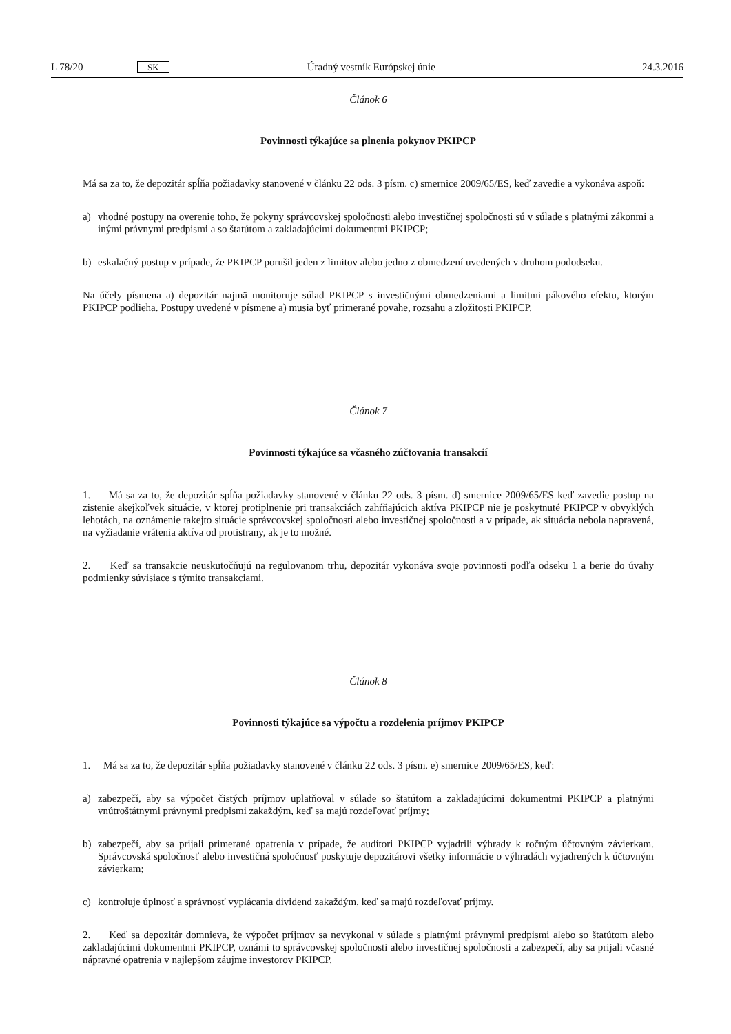L 78/20 SK Úradný vestník Európskej únie 24.3.2016
Článok 6
Povinnosti týkajúce sa plnenia pokynov PKIPCP
Má sa za to, že depozitár spĺňa požiadavky stanovené v článku 22 ods. 3 písm. c) smernice 2009/65/ES, keď zavedie a vykonáva aspoň:
a) vhodné postupy na overenie toho, že pokyny správcovskej spoločnosti alebo investičnej spoločnosti sú v súlade s platnými zákonmi a inými právnymi predpismi a so štatútom a zakladajúcimi dokumentmi PKIPCP;
b) eskalačný postup v prípade, že PKIPCP porušil jeden z limitov alebo jedno z obmedzení uvedených v druhom pododseku.
Na účely písmena a) depozitár najmä monitoruje súlad PKIPCP s investičnými obmedzeniami a limitmi pákového efektu, ktorým PKIPCP podlieha. Postupy uvedené v písmene a) musia byť primerané povahe, rozsahu a zložitosti PKIPCP.
Článok 7
Povinnosti týkajúce sa včasného zúčtovania transakcií
1. Má sa za to, že depozitár spĺňa požiadavky stanovené v článku 22 ods. 3 písm. d) smernice 2009/65/ES keď zavedie postup na zistenie akejkoľvek situácie, v ktorej protiplnenie pri transakciách zahŕňajúcich aktíva PKIPCP nie je poskytnuté PKIPCP v obvyklých lehotách, na oznámenie takejto situácie správcovskej spoločnosti alebo investičnej spoločnosti a v prípade, ak situácia nebola napravená, na vyžiadanie vrátenia aktíva od protistrany, ak je to možné.
2. Keď sa transakcie neuskutočňujú na regulovanom trhu, depozitár vykonáva svoje povinnosti podľa odseku 1 a berie do úvahy podmienky súvisiace s týmito transakciami.
Článok 8
Povinnosti týkajúce sa výpočtu a rozdelenia príjmov PKIPCP
1. Má sa za to, že depozitár spĺňa požiadavky stanovené v článku 22 ods. 3 písm. e) smernice 2009/65/ES, keď:
a) zabezpečí, aby sa výpočet čistých príjmov uplatňoval v súlade so štatútom a zakladajúcimi dokumentmi PKIPCP a platnými vnútroštátnymi právnymi predpismi zakaždým, keď sa majú rozdeľovať príjmy;
b) zabezpečí, aby sa prijali primerané opatrenia v prípade, že audítori PKIPCP vyjadrili výhrady k ročným účtovným závierkam. Správcovská spoločnosť alebo investičná spoločnosť poskytuje depozitárovi všetky informácie o výhradách vyjadrených k účtovným závierkam;
c) kontroluje úplnosť a správnosť vyplácania dividend zakaždým, keď sa majú rozdeľovať príjmy.
2. Keď sa depozitár domnieva, že výpočet príjmov sa nevykonal v súlade s platnými právnymi predpismi alebo so štatútom alebo zakladajúcimi dokumentmi PKIPCP, oznámi to správcovskej spoločnosti alebo investičnej spoločnosti a zabezpečí, aby sa prijali včasné nápravné opatrenia v najlepšom záujme investorov PKIPCP.